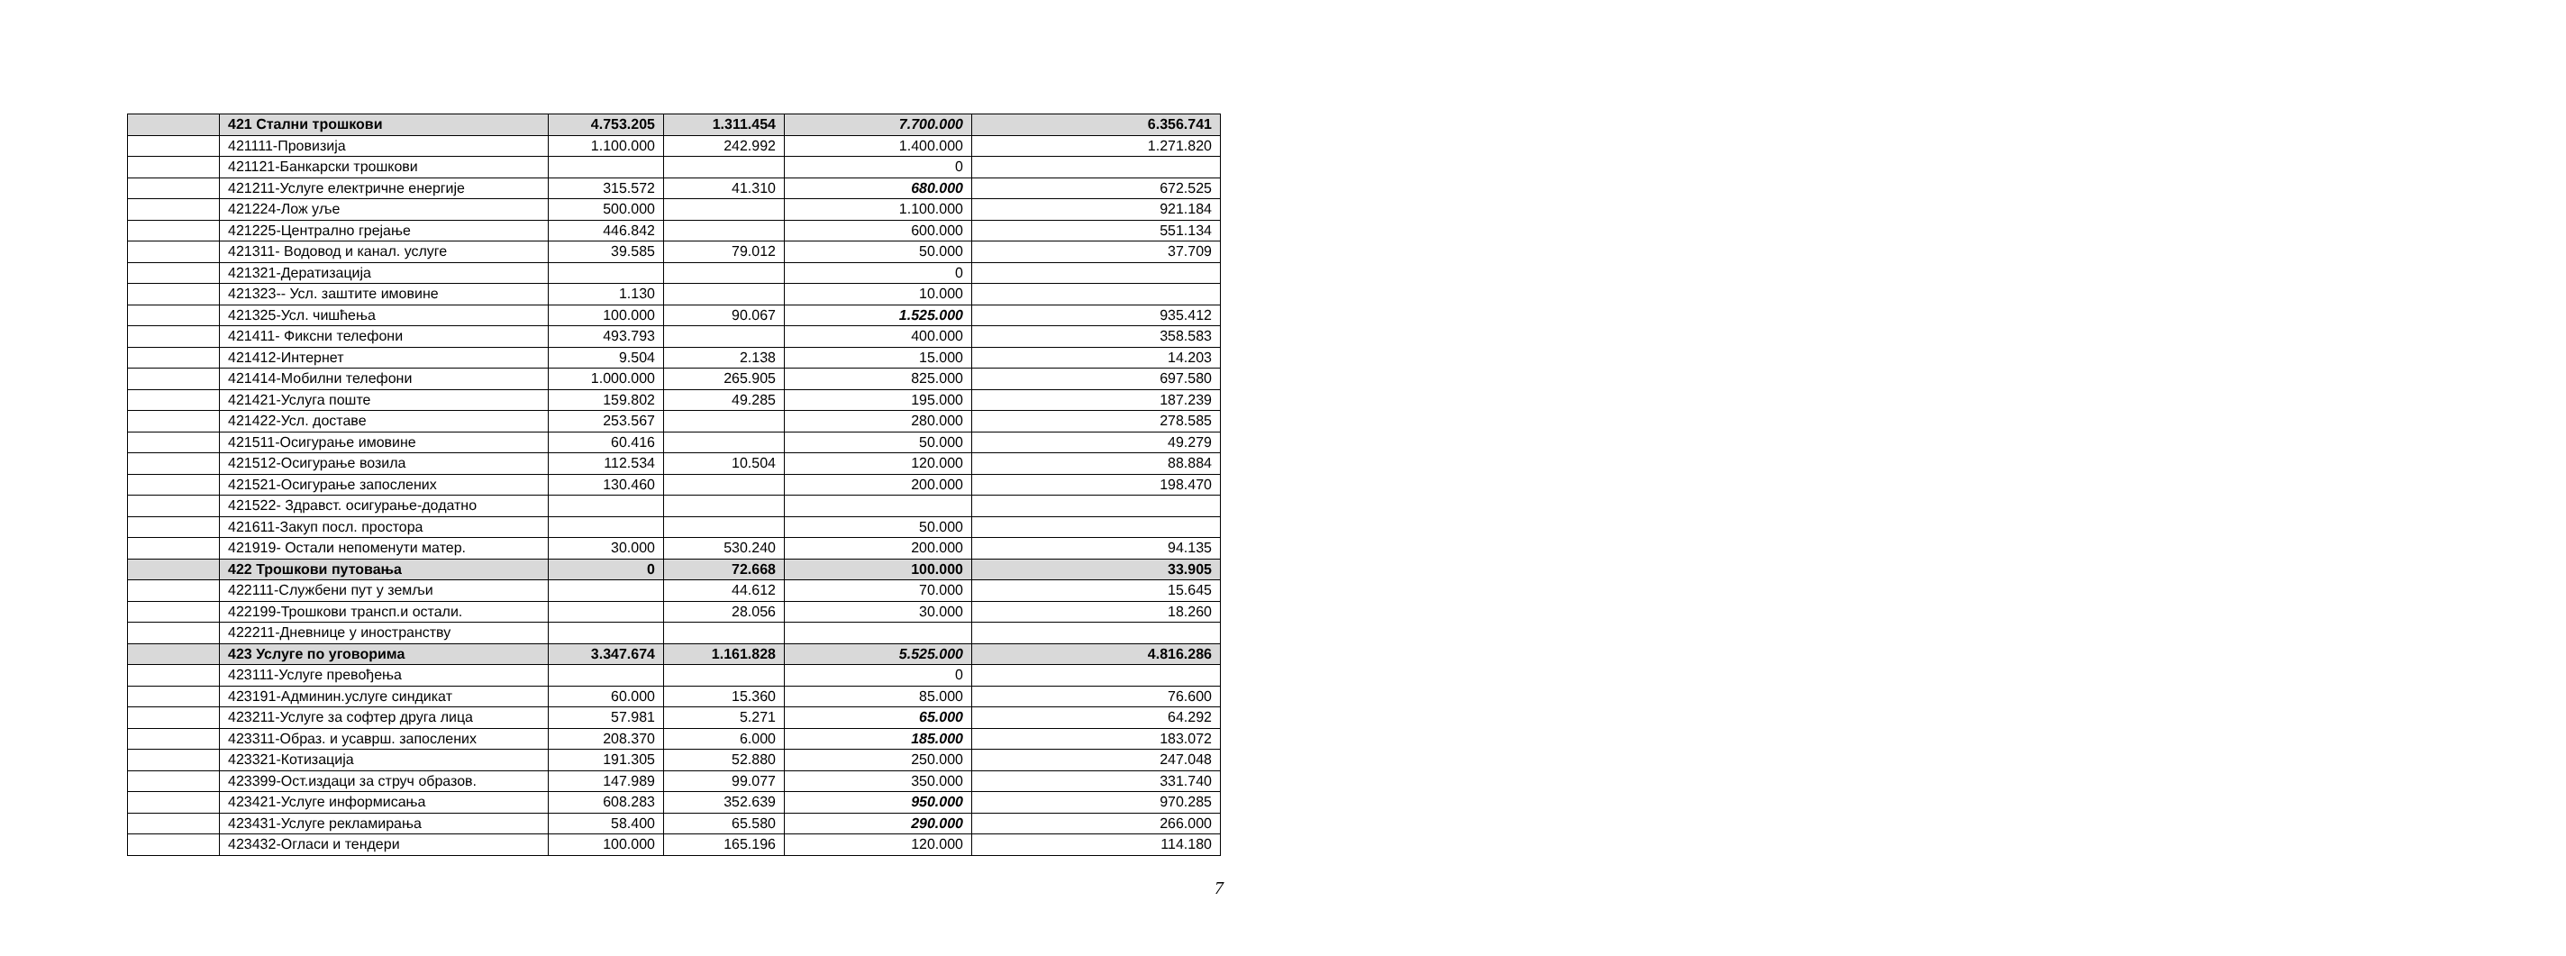| | 421 Стални трошкови | 4.753.205 | 1.311.454 | 7.700.000 | 6.356.741 |
| | 421111-Провизија | 1.100.000 | 242.992 | 1.400.000 | 1.271.820 |
| | 421121-Банкарски трошкови | | | 0 | |
| | 421211-Услуге електричне енергије | 315.572 | 41.310 | 680.000 | 672.525 |
| | 421224-Лож уље | 500.000 | | 1.100.000 | 921.184 |
| | 421225-Централно грејање | 446.842 | | 600.000 | 551.134 |
| | 421311- Водовод и канал. услуге | 39.585 | 79.012 | 50.000 | 37.709 |
| | 421321-Дератизација | | | 0 | |
| | 421323-- Усл. заштите имовине | 1.130 | | 10.000 | |
| | 421325-Усл. чишћења | 100.000 | 90.067 | 1.525.000 | 935.412 |
| | 421411- Фиксни телефони | 493.793 | | 400.000 | 358.583 |
| | 421412-Интернет | 9.504 | 2.138 | 15.000 | 14.203 |
| | 421414-Мобилни телефони | 1.000.000 | 265.905 | 825.000 | 697.580 |
| | 421421-Услуга поште | 159.802 | 49.285 | 195.000 | 187.239 |
| | 421422-Усл. доставе | 253.567 | | 280.000 | 278.585 |
| | 421511-Осигурање имовине | 60.416 | | 50.000 | 49.279 |
| | 421512-Осигурање возила | 112.534 | 10.504 | 120.000 | 88.884 |
| | 421521-Осигурање запослених | 130.460 | | 200.000 | 198.470 |
| | 421522- Здравст. осигурање-додатно | | | | |
| | 421611-Закуп посл. простора | | | 50.000 | |
| | 421919- Остали непоменути матер. | 30.000 | 530.240 | 200.000 | 94.135 |
| | 422 Трошкови путовања | 0 | 72.668 | 100.000 | 33.905 |
| | 422111-Службени пут у земљи | | 44.612 | 70.000 | 15.645 |
| | 422199-Трошкови трансп.и остали. | | 28.056 | 30.000 | 18.260 |
| | 422211-Дневнице у иностранству | | | | |
| | 423 Услуге по уговорима | 3.347.674 | 1.161.828 | 5.525.000 | 4.816.286 |
| | 423111-Услуге превођења | | | 0 | |
| | 423191-Админин.услуге синдикат | 60.000 | 15.360 | 85.000 | 76.600 |
| | 423211-Услуге за софтер друга лица | 57.981 | 5.271 | 65.000 | 64.292 |
| | 423311-Образ. и усаврш. запослених | 208.370 | 6.000 | 185.000 | 183.072 |
| | 423321-Котизација | 191.305 | 52.880 | 250.000 | 247.048 |
| | 423399-Ост.издаци за струч образов. | 147.989 | 99.077 | 350.000 | 331.740 |
| | 423421-Услуге информисања | 608.283 | 352.639 | 950.000 | 970.285 |
| | 423431-Услуге рекламирања | 58.400 | 65.580 | 290.000 | 266.000 |
| | 423432-Огласи и тендери | 100.000 | 165.196 | 120.000 | 114.180 |
7